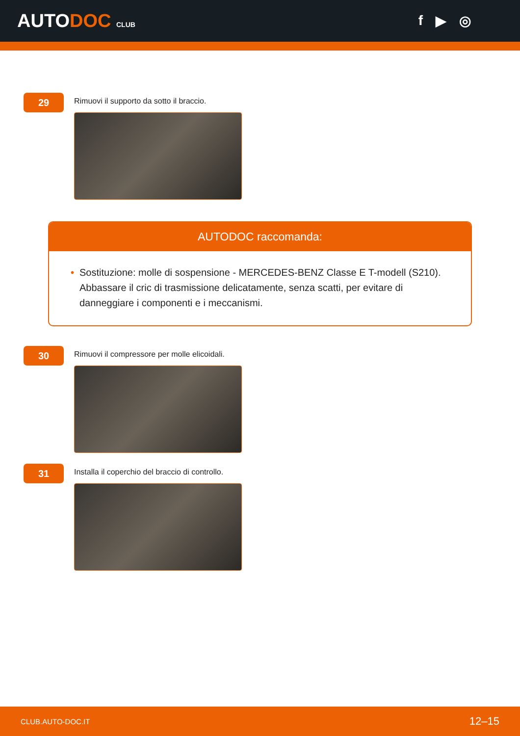AUTODOC CLUB
f ▶ ◎
29
Rimuovi il supporto da sotto il braccio.
AUTODOC raccomanda:
• Sostituzione: molle di sospensione - MERCEDES-BENZ Classe E T-modell (S210). Abbassare il cric di trasmissione delicatamente, senza scatti, per evitare di danneggiare i componenti e i meccanismi.
30
Rimuovi il compressore per molle elicoidali.
31
Installa il coperchio del braccio di controllo.
CLUB.AUTO-DOC.IT 12–15